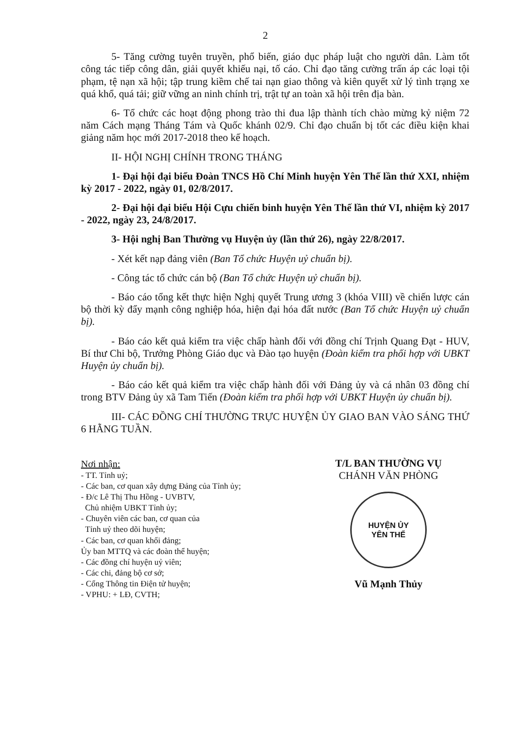2
5- Tăng cường tuyên truyền, phổ biến, giáo dục pháp luật cho người dân. Làm tốt công tác tiếp công dân, giải quyết khiếu nại, tố cáo. Chỉ đạo tăng cường trấn áp các loại tội phạm, tệ nạn xã hội; tập trung kiềm chế tai nạn giao thông và kiên quyết xử lý tình trạng xe quá khổ, quá tải; giữ vững an ninh chính trị, trật tự an toàn xã hội trên địa bàn.
6- Tổ chức các hoạt động phong trào thi đua lập thành tích chào mừng kỷ niệm 72 năm Cách mạng Tháng Tám và Quốc khánh 02/9. Chỉ đạo chuẩn bị tốt các điều kiện khai giảng năm học mới 2017-2018 theo kế hoạch.
II- HỘI NGHỊ CHÍNH TRONG THÁNG
1- Đại hội đại biểu Đoàn TNCS Hồ Chí Minh huyện Yên Thế lần thứ XXI, nhiệm kỳ 2017 - 2022, ngày 01, 02/8/2017.
2- Đại hội đại biểu Hội Cựu chiến binh huyện Yên Thế lần thứ VI, nhiệm kỳ 2017 - 2022, ngày 23, 24/8/2017.
3- Hội nghị Ban Thường vụ Huyện ủy (lần thứ 26), ngày 22/8/2017.
- Xét kết nạp đảng viên (Ban Tổ chức Huyện uỷ chuẩn bị).
- Công tác tổ chức cán bộ (Ban Tổ chức Huyện uỷ chuẩn bị).
- Báo cáo tổng kết thực hiện Nghị quyết Trung ương 3 (khóa VIII) về chiến lược cán bộ thời kỳ đẩy mạnh công nghiệp hóa, hiện đại hóa đất nước (Ban Tổ chức Huyện uỷ chuẩn bị).
- Báo cáo kết quả kiểm tra việc chấp hành đối với đồng chí Trịnh Quang Đạt - HUV, Bí thư Chi bộ, Trưởng Phòng Giáo dục và Đào tạo huyện (Đoàn kiểm tra phối hợp với UBKT Huyện ủy chuẩn bị).
- Báo cáo kết quả kiểm tra việc chấp hành đối với Đảng ủy và cá nhân 03 đồng chí trong BTV Đảng ủy xã Tam Tiến (Đoàn kiểm tra phối hợp với UBKT Huyện ủy chuẩn bị).
III- CÁC ĐỒNG CHÍ THƯỜNG TRỰC HUYỆN ỦY GIAO BAN VÀO SÁNG THỨ 6 HẰNG TUẦN.
Nơi nhận:
- TT. Tỉnh uỷ;
- Các ban, cơ quan xây dựng Đảng của Tỉnh ủy;
- Đ/c Lê Thị Thu Hồng - UVBTV,
Chủ nhiệm UBKT Tỉnh ủy;
- Chuyên viên các ban, cơ quan của
Tỉnh uỷ theo dõi huyện;
- Các ban, cơ quan khối đảng;
Ủy ban MTTQ và các đoàn thể huyện;
- Các đồng chí huyện uỷ viên;
- Các chi, đảng bộ cơ sở;
- Cổng Thông tin Điện tử huyện;
- VPHU: + LĐ, CVTH;
T/L BAN THƯỜNG VỤ
CHÁNH VĂN PHÒNG
HUYỆN ỦY
YÊN THẾ
Vũ Mạnh Thủy